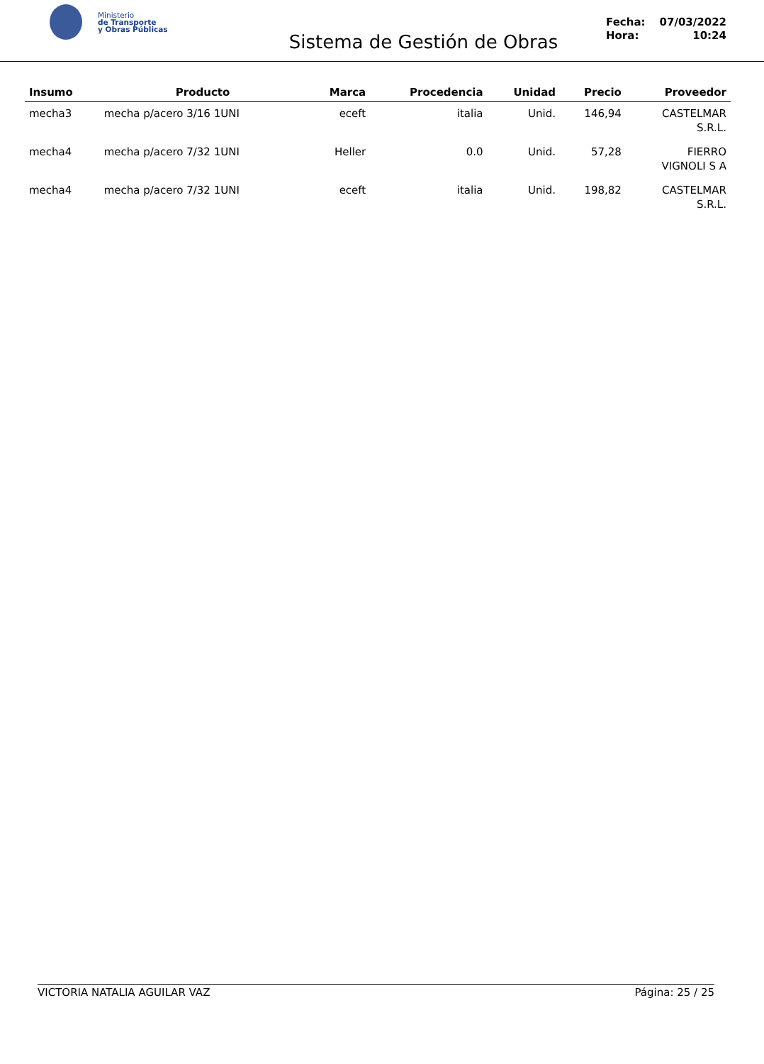Ministerio
de Transporte
y Obras Públicas
Sistema de Gestión de Obras
Fecha: 07/03/2022
Hora: 10:24
| Insumo | Producto | Marca | Procedencia | Unidad | Precio | Proveedor |
| --- | --- | --- | --- | --- | --- | --- |
| mecha3 | mecha p/acero 3/16 1UNI | eceft | italia | Unid. | 146,94 | CASTELMAR S.R.L. |
| mecha4 | mecha p/acero 7/32 1UNI | Heller | 0.0 | Unid. | 57,28 | FIERRO VIGNOLI S A |
| mecha4 | mecha p/acero 7/32 1UNI | eceft | italia | Unid. | 198,82 | CASTELMAR S.R.L. |
VICTORIA NATALIA AGUILAR VAZ Página: 25 / 25